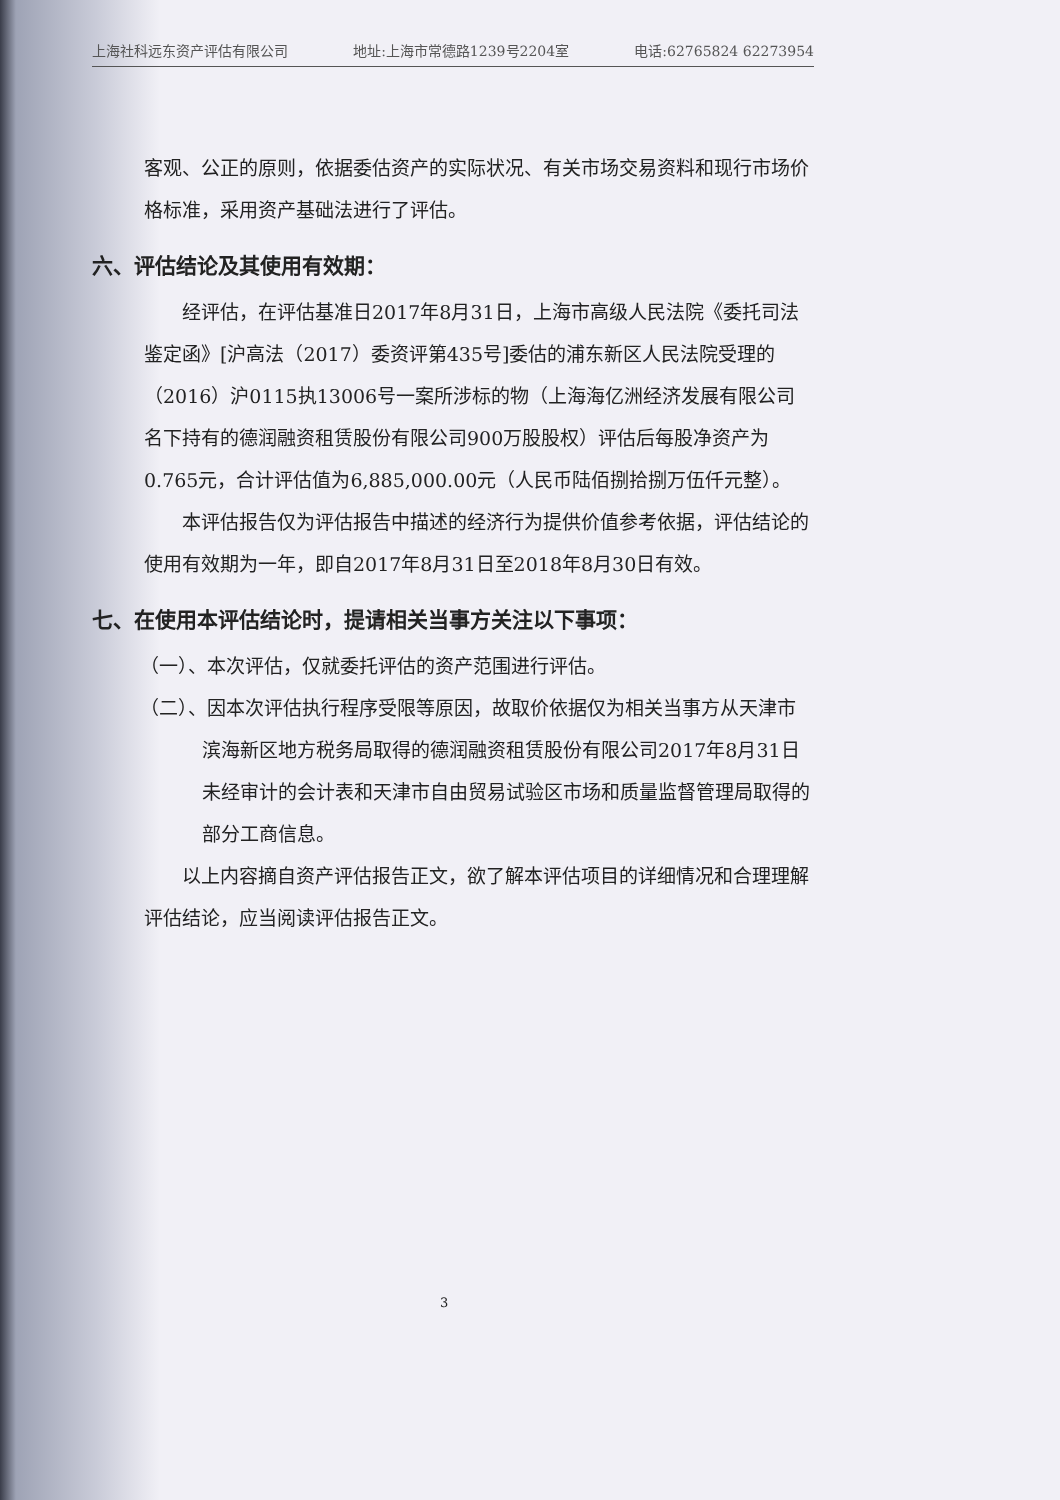上海社科远东资产评估有限公司 地址:上海市常德路1239号2204室 电话:62765824 62273954
客观、公正的原则，依据委估资产的实际状况、有关市场交易资料和现行市场价格标准，采用资产基础法进行了评估。
六、评估结论及其使用有效期：
经评估，在评估基准日2017年8月31日，上海市高级人民法院《委托司法鉴定函》[沪高法（2017）委资评第435号]委估的浦东新区人民法院受理的（2016）沪0115执13006号一案所涉标的物（上海海亿洲经济发展有限公司名下持有的德润融资租赁股份有限公司900万股股权）评估后每股净资产为0.765元，合计评估值为6,885,000.00元（人民币陆佰捌拾捌万伍仟元整）。
本评估报告仅为评估报告中描述的经济行为提供价值参考依据，评估结论的使用有效期为一年，即自2017年8月31日至2018年8月30日有效。
七、在使用本评估结论时，提请相关当事方关注以下事项：
（一）、本次评估，仅就委托评估的资产范围进行评估。
（二）、因本次评估执行程序受限等原因，故取价依据仅为相关当事方从天津市滨海新区地方税务局取得的德润融资租赁股份有限公司2017年8月31日未经审计的会计表和天津市自由贸易试验区市场和质量监督管理局取得的部分工商信息。
以上内容摘自资产评估报告正文，欲了解本评估项目的详细情况和合理理解评估结论，应当阅读评估报告正文。
3